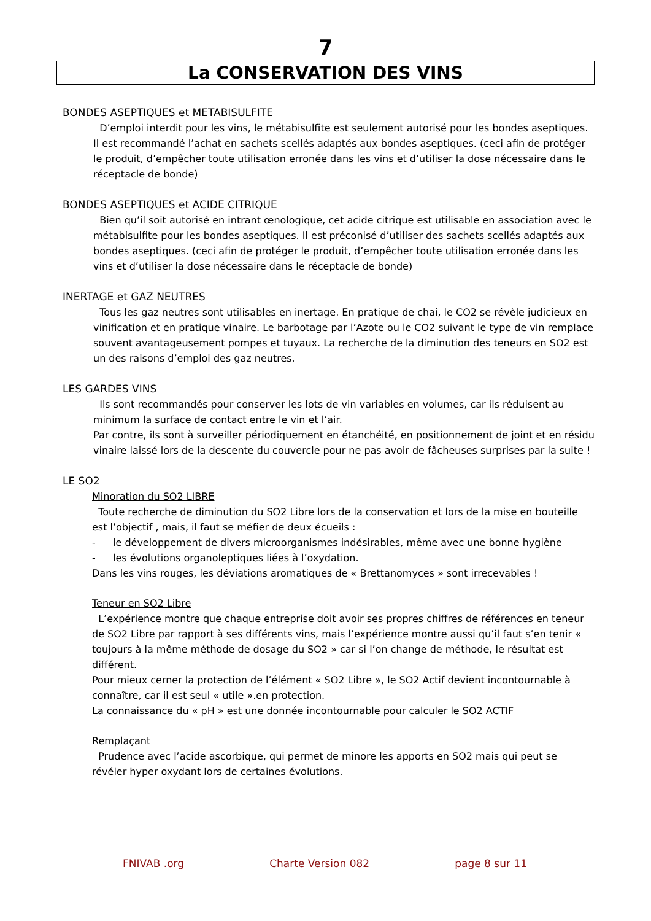7
La CONSERVATION DES VINS
BONDES ASEPTIQUES et METABISULFITE
D’emploi interdit pour les vins, le métabisulfite est seulement autorisé pour les bondes aseptiques. Il est recommandé l’achat en sachets scellés adaptés aux bondes aseptiques. (ceci afin de protéger le produit, d’empêcher toute utilisation erronée dans les vins et d’utiliser la dose nécessaire dans le réceptacle de bonde)
BONDES ASEPTIQUES et ACIDE CITRIQUE
Bien qu’il soit autorisé en intrant œnologique, cet acide citrique est utilisable en association avec le métabisulfite pour les bondes aseptiques. Il est préconisé d’utiliser des sachets scellés adaptés aux bondes aseptiques. (ceci afin de protéger le produit, d’empêcher toute utilisation erronée dans les vins et d’utiliser la dose nécessaire dans le réceptacle de bonde)
INERTAGE et GAZ NEUTRES
Tous les gaz neutres sont utilisables en inertage. En pratique de chai, le CO2 se révèle judicieux en vinification et en pratique vinaire. Le barbotage par l’Azote ou le CO2 suivant le type de vin remplace souvent avantageusement pompes et tuyaux. La recherche de la diminution des teneurs en SO2 est un des raisons d’emploi des gaz neutres.
LES GARDES VINS
Ils sont recommandés pour conserver les lots de vin variables en volumes, car ils réduisent au minimum la surface de contact entre le vin et l’air.
Par contre, ils sont à surveiller périodiquement en étanchéité, en positionnement de joint et en résidu vinaire laissé lors de la descente du couvercle pour ne pas avoir de fâcheuses surprises par la suite !
LE SO2
Minoration du SO2 LIBRE
Toute recherche de diminution du SO2 Libre lors de la conservation et lors de la mise en bouteille est l’objectif , mais, il faut se méfier de deux écueils :
- le développement de divers microorganismes indésirables, même avec une bonne hygiène
- les évolutions organoleptiques liées à l’oxydation.
Dans les vins rouges, les déviations aromatiques de « Brettanomyces » sont irrecevables !
Teneur en SO2 Libre
L’expérience montre que chaque entreprise doit avoir ses propres chiffres de références en teneur de SO2 Libre par rapport à ses différents vins, mais l’expérience montre aussi qu’il faut s’en tenir « toujours à la même méthode de dosage du SO2 » car si l’on change de méthode, le résultat est différent.
Pour mieux cerner la protection de l’élément « SO2 Libre », le SO2 Actif devient incontournable à connaître, car il est seul « utile ».en protection.
La connaissance du « pH » est une donnée incontournable pour calculer le SO2 ACTIF
Remplaçant
Prudence avec l’acide ascorbique, qui permet de minore les apports en SO2 mais qui peut se révéler hyper oxydant lors de certaines évolutions.
FNIVAB .org Charte Version 082 page 8 sur 11